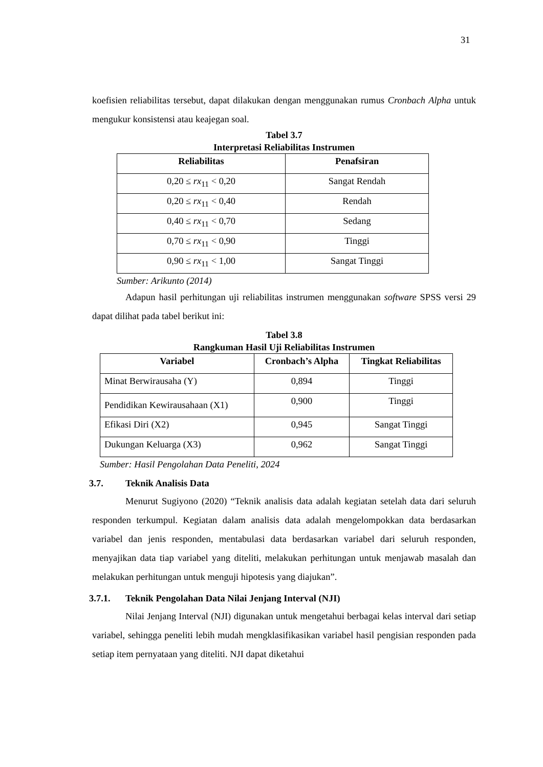31
koefisien reliabilitas tersebut, dapat dilakukan dengan menggunakan rumus Cronbach Alpha untuk mengukur konsistensi atau keajegan soal.
Tabel 3.7
Interpretasi Reliabilitas Instrumen
| Reliabilitas | Penafsiran |
| --- | --- |
| 0,20 ≤ rx<sub>11</sub> < 0,20 | Sangat Rendah |
| 0,20 ≤ rx<sub>11</sub> < 0,40 | Rendah |
| 0,40 ≤ rx<sub>11</sub> < 0,70 | Sedang |
| 0,70 ≤ rx<sub>11</sub> < 0,90 | Tinggi |
| 0,90 ≤ rx<sub>11</sub> < 1,00 | Sangat Tinggi |
Sumber: Arikunto (2014)
Adapun hasil perhitungan uji reliabilitas instrumen menggunakan software SPSS versi 29 dapat dilihat pada tabel berikut ini:
Tabel 3.8
Rangkuman Hasil Uji Reliabilitas Instrumen
| Variabel | Cronbach’s Alpha | Tingkat Reliabilitas |
| --- | --- | --- |
| Minat Berwirausaha (Y) | 0,894 | Tinggi |
| Pendidikan Kewirausahaan (X1) | 0,900 | Tinggi |
| Efikasi Diri (X2) | 0,945 | Sangat Tinggi |
| Dukungan Keluarga (X3) | 0,962 | Sangat Tinggi |
Sumber: Hasil Pengolahan Data Peneliti, 2024
3.7. Teknik Analisis Data
Menurut Sugiyono (2020) “Teknik analisis data adalah kegiatan setelah data dari seluruh responden terkumpul. Kegiatan dalam analisis data adalah mengelompokkan data berdasarkan variabel dan jenis responden, mentabulasi data berdasarkan variabel dari seluruh responden, menyajikan data tiap variabel yang diteliti, melakukan perhitungan untuk menjawab masalah dan melakukan perhitungan untuk menguji hipotesis yang diajukan”.
3.7.1. Teknik Pengolahan Data Nilai Jenjang Interval (NJI)
Nilai Jenjang Interval (NJI) digunakan untuk mengetahui berbagai kelas interval dari setiap variabel, sehingga peneliti lebih mudah mengklasifikasikan variabel hasil pengisian responden pada setiap item pernyataan yang diteliti. NJI dapat diketahui